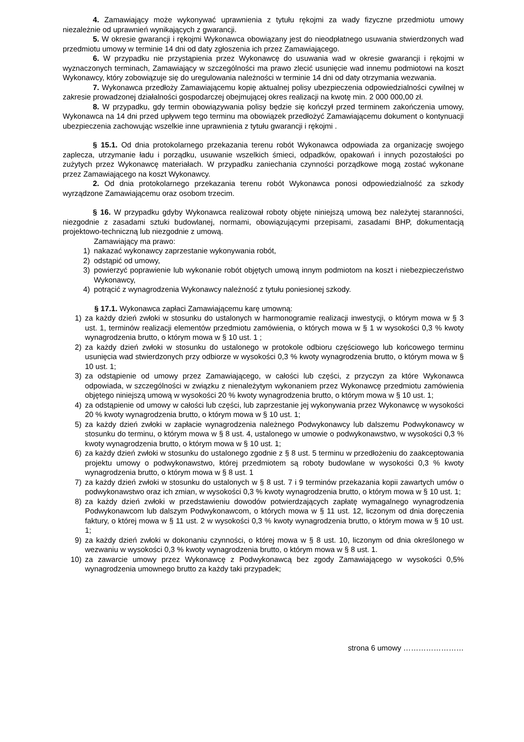4. Zamawiający może wykonywać uprawnienia z tytułu rękojmi za wady fizyczne przedmiotu umowy niezależnie od uprawnień wynikających z gwarancji.
5. W okresie gwarancji i rękojmi Wykonawca obowiązany jest do nieodpłatnego usuwania stwierdzonych wad przedmiotu umowy w terminie 14 dni od daty zgłoszenia ich przez Zamawiającego.
6. W przypadku nie przystąpienia przez Wykonawcę do usuwania wad w okresie gwarancji i rękojmi w wyznaczonych terminach, Zamawiający w szczególności ma prawo zlecić usunięcie wad innemu podmiotowi na koszt Wykonawcy, który zobowiązuje się do uregulowania należności w terminie 14 dni od daty otrzymania wezwania.
7. Wykonawca przedłoży Zamawiającemu kopię aktualnej polisy ubezpieczenia odpowiedzialności cywilnej w zakresie prowadzonej działalności gospodarczej obejmującej okres realizacji na kwotę min. 2 000 000,00 zł.
8. W przypadku, gdy termin obowiązywania polisy będzie się kończył przed terminem zakończenia umowy, Wykonawca na 14 dni przed upływem tego terminu ma obowiązek przedłożyć Zamawiającemu dokument o kontynuacji ubezpieczenia zachowując wszelkie inne uprawnienia z tytułu gwarancji i rękojmi .
§ 15.1. Od dnia protokolarnego przekazania terenu robót Wykonawca odpowiada za organizację swojego zaplecza, utrzymanie ładu i porządku, usuwanie wszelkich śmieci, odpadków, opakowań i innych pozostałości po zużytych przez Wykonawcę materiałach. W przypadku zaniechania czynności porządkowe mogą zostać wykonane przez Zamawiającego na koszt Wykonawcy.
2. Od dnia protokolarnego przekazania terenu robót Wykonawca ponosi odpowiedzialność za szkody wyrządzone Zamawiającemu oraz osobom trzecim.
§ 16. W przypadku gdyby Wykonawca realizował roboty objęte niniejszą umową bez należytej staranności, niezgodnie z zasadami sztuki budowlanej, normami, obowiązującymi przepisami, zasadami BHP, dokumentacją projektowo-techniczną lub niezgodnie z umową.
Zamawiający ma prawo:
1) nakazać wykonawcy zaprzestanie wykonywania robót,
2) odstąpić od umowy,
3) powierzyć poprawienie lub wykonanie robót objętych umową innym podmiotom na koszt i niebezpieczeństwo Wykonawcy,
4) potrącić z wynagrodzenia Wykonawcy należność z tytułu poniesionej szkody.
§ 17.1. Wykonawca zapłaci Zamawiającemu karę umowną:
1) za każdy dzień zwłoki w stosunku do ustalonych w harmonogramie realizacji inwestycji, o którym mowa w § 3 ust. 1, terminów realizacji elementów przedmiotu zamówienia, o których mowa w § 1 w wysokości 0,3 % kwoty wynagrodzenia brutto, o którym mowa w § 10 ust. 1 ;
2) za każdy dzień zwłoki w stosunku do ustalonego w protokole odbioru częściowego lub końcowego terminu usunięcia wad stwierdzonych przy odbiorze w wysokości 0,3 % kwoty wynagrodzenia brutto, o którym mowa w § 10 ust. 1;
3) za odstąpienie od umowy przez Zamawiającego, w całości lub części, z przyczyn za które Wykonawca odpowiada, w szczególności w związku z nienależytym wykonaniem przez Wykonawcę przedmiotu zamówienia objętego niniejszą umową w wysokości 20 % kwoty wynagrodzenia brutto, o którym mowa w § 10 ust. 1;
4) za odstąpienie od umowy w całości lub części, lub zaprzestanie jej wykonywania przez Wykonawcę w wysokości 20 % kwoty wynagrodzenia brutto, o którym mowa w § 10 ust. 1;
5) za każdy dzień zwłoki w zapłacie wynagrodzenia należnego Podwykonawcy lub dalszemu Podwykonawcy w stosunku do terminu, o którym mowa w § 8 ust. 4, ustalonego w umowie o podwykonawstwo, w wysokości 0,3 % kwoty wynagrodzenia brutto, o którym mowa w § 10 ust. 1;
6) za każdy dzień zwłoki w stosunku do ustalonego zgodnie z § 8 ust. 5 terminu w przedłożeniu do zaakceptowania projektu umowy o podwykonawstwo, której przedmiotem są roboty budowlane w wysokości 0,3 % kwoty wynagrodzenia brutto, o którym mowa w § 8 ust. 1
7) za każdy dzień zwłoki w stosunku do ustalonych w § 8 ust. 7 i 9 terminów przekazania kopii zawartych umów o podwykonawstwo oraz ich zmian, w wysokości 0,3 % kwoty wynagrodzenia brutto, o którym mowa w § 10 ust. 1;
8) za każdy dzień zwłoki w przedstawieniu dowodów potwierdzających zapłatę wymagalnego wynagrodzenia Podwykonawcom lub dalszym Podwykonawcom, o których mowa w § 11 ust. 12, liczonym od dnia doręczenia faktury, o której mowa w § 11 ust. 2 w wysokości 0,3 % kwoty wynagrodzenia brutto, o którym mowa w § 10 ust. 1;
9) za każdy dzień zwłoki w dokonaniu czynności, o której mowa w § 8 ust. 10, liczonym od dnia określonego w wezwaniu w wysokości 0,3 % kwoty wynagrodzenia brutto, o którym mowa w § 8 ust. 1.
10) za zawarcie umowy przez Wykonawcę z Podwykonawcą bez zgody Zamawiającego w wysokości 0,5% wynagrodzenia umownego brutto za każdy taki przypadek;
strona 6 umowy ……………………